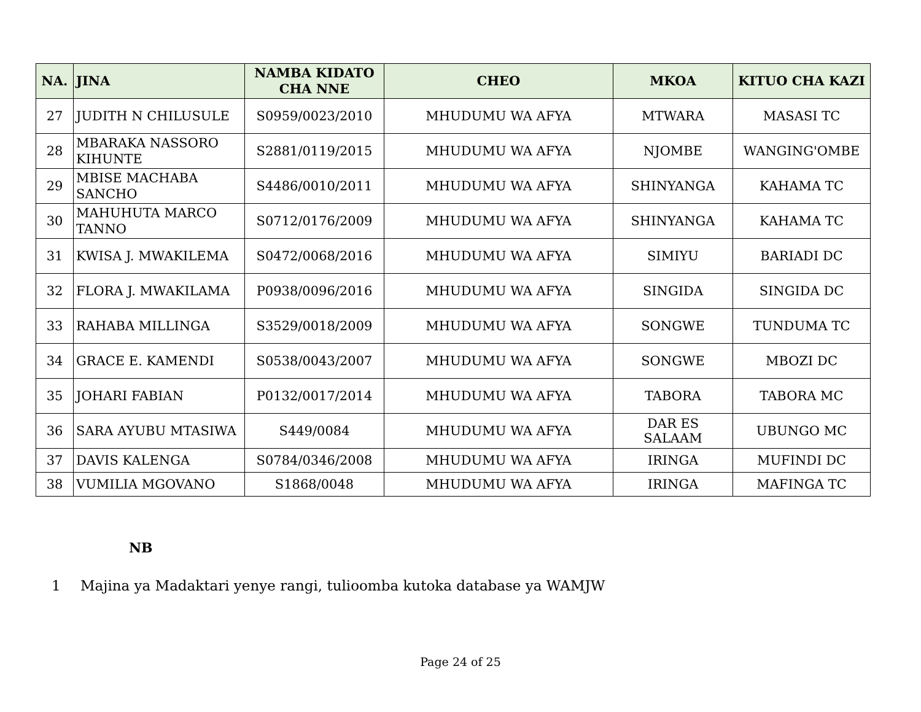| NA. | JINA | NAMBA KIDATO CHA NNE | CHEO | MKOA | KITUO CHA KAZI |
| --- | --- | --- | --- | --- | --- |
| 27 | JUDITH N CHILUSULE | S0959/0023/2010 | MHUDUMU WA AFYA | MTWARA | MASASI TC |
| 28 | MBARAKA NASSORO KIHUNTE | S2881/0119/2015 | MHUDUMU WA AFYA | NJOMBE | WANGING'OMBE |
| 29 | MBISE MACHABA SANCHO | S4486/0010/2011 | MHUDUMU WA AFYA | SHINYANGA | KAHAMA TC |
| 30 | MAHUHUTA MARCO TANNO | S0712/0176/2009 | MHUDUMU WA AFYA | SHINYANGA | KAHAMA TC |
| 31 | KWISA J. MWAKILEMA | S0472/0068/2016 | MHUDUMU WA AFYA | SIMIYU | BARIADI DC |
| 32 | FLORA J. MWAKILAMA | P0938/0096/2016 | MHUDUMU WA AFYA | SINGIDA | SINGIDA DC |
| 33 | RAHABA MILLINGA | S3529/0018/2009 | MHUDUMU WA AFYA | SONGWE | TUNDUMA TC |
| 34 | GRACE E. KAMENDI | S0538/0043/2007 | MHUDUMU WA AFYA | SONGWE | MBOZI DC |
| 35 | JOHARI FABIAN | P0132/0017/2014 | MHUDUMU WA AFYA | TABORA | TABORA MC |
| 36 | SARA AYUBU MTASIWA | S449/0084 | MHUDUMU WA AFYA | DAR ES SALAAM | UBUNGO MC |
| 37 | DAVIS KALENGA | S0784/0346/2008 | MHUDUMU WA AFYA | IRINGA | MUFINDI DC |
| 38 | VUMILIA MGOVANO | S1868/0048 | MHUDUMU WA AFYA | IRINGA | MAFINGA TC |
NB
1 Majina ya Madaktari yenye rangi, tulioomba kutoka database ya WAMJW
Page 24 of 25